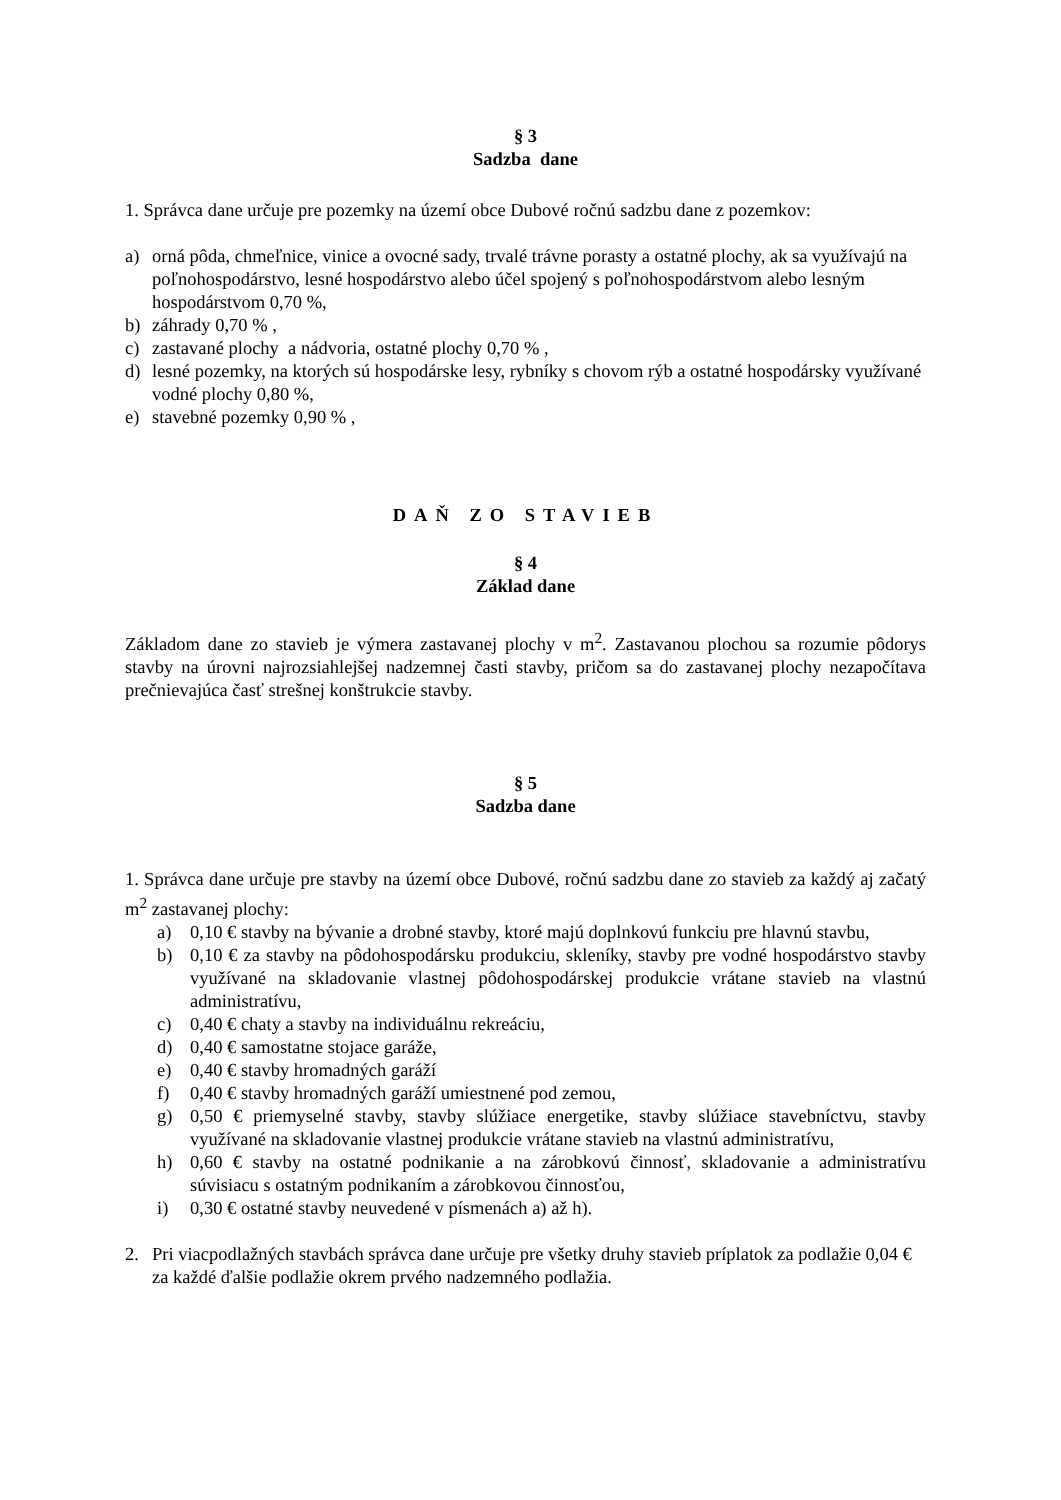§ 3
Sadzba dane
1. Správca dane určuje pre pozemky na území obce Dubové ročnú sadzbu dane z pozemkov:
a) orná pôda, chmeľnice, vinice a ovocné sady, trvalé trávne porasty a ostatné plochy, ak sa využívajú na poľnohospodárstvo, lesné hospodárstvo alebo účel spojený s poľnohospodárstvom alebo lesným hospodárstvom 0,70 %,
b) záhrady 0,70 % ,
c) zastavané plochy a nádvoria, ostatné plochy 0,70 % ,
d) lesné pozemky, na ktorých sú hospodárske lesy, rybníky s chovom rýb a ostatné hospodársky využívané vodné plochy 0,80 %,
e) stavebné pozemky 0,90 % ,
DAŇ ZO STAVIEB
§ 4
Základ dane
Základom dane zo stavieb je výmera zastavanej plochy v m<sup>2</sup>. Zastavanou plochou sa rozumie pôdorys stavby na úrovni najrozsiahlejšej nadzemnej časti stavby, pričom sa do zastavanej plochy nezapočítava prečnievajúca časť strešnej konštrukcie stavby.
§ 5
Sadzba dane
1. Správca dane určuje pre stavby na území obce Dubové, ročnú sadzbu dane zo stavieb za každý aj začatý m<sup>2</sup> zastavanej plochy:
a) 0,10 € stavby na bývanie a drobné stavby, ktoré majú doplnkovú funkciu pre hlavnú stavbu,
b) 0,10 € za stavby na pôdohospodársku produkciu, skleníky, stavby pre vodné hospodárstvo stavby využívané na skladovanie vlastnej pôdohospodárskej produkcie vrátane stavieb na vlastnú administratívu,
c) 0,40 € chaty a stavby na individuálnu rekreáciu,
d) 0,40 € samostatne stojace garáže,
e) 0,40 € stavby hromadných garáží
f) 0,40 € stavby hromadných garáží umiestnené pod zemou,
g) 0,50 € priemyselné stavby, stavby slúžiace energetike, stavby slúžiace stavebníctvu, stavby využívané na skladovanie vlastnej produkcie vrátane stavieb na vlastnú administratívu,
h) 0,60 € stavby na ostatné podnikanie a na zárobkovú činnosť, skladovanie a administratívu súvisiacu s ostatným podnikaním a zárobkovou činnosťou,
i) 0,30 € ostatné stavby neuvedené v písmenách a) až h).
2. Pri viacpodlažných stavbách správca dane určuje pre všetky druhy stavieb príplatok za podlažie 0,04 € za každé ďalšie podlažie okrem prvého nadzemného podlažia.